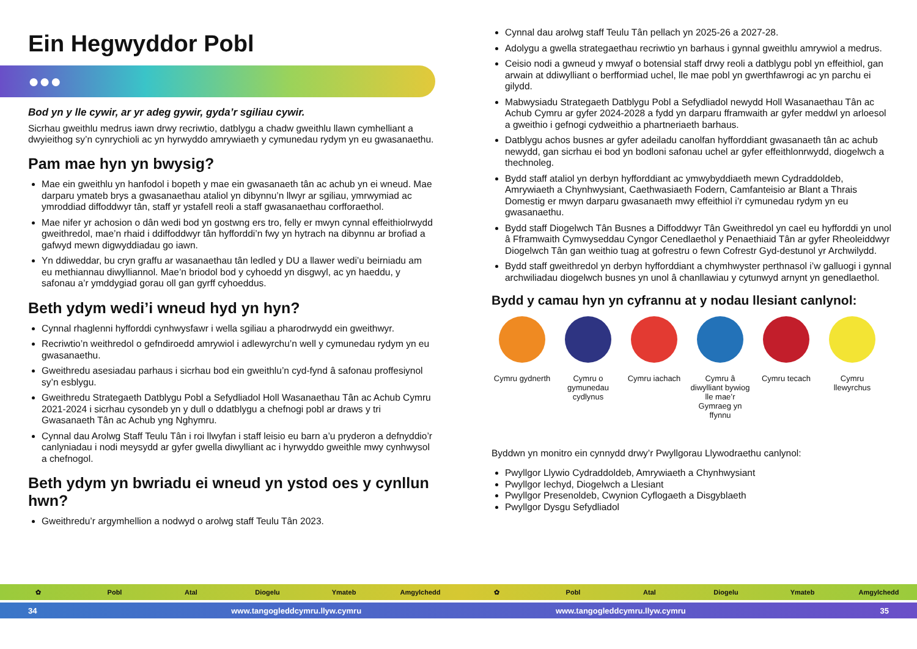Ein Hegwyddor Pobl
●●●
Bod yn y lle cywir, ar yr adeg gywir, gyda’r sgiliau cywir.
Sicrhau gweithlu medrus iawn drwy recriwtio, datblygu a chadw gweithlu llawn cymhelliant a dwyieithog sy’n cynrychioli ac yn hyrwyddo amrywiaeth y cymunedau rydym yn eu gwasanaethu.
Pam mae hyn yn bwysig?
Mae ein gweithlu yn hanfodol i bopeth y mae ein gwasanaeth tân ac achub yn ei wneud. Mae darparu ymateb brys a gwasanaethau ataliol yn dibynnu’n llwyr ar sgiliau, ymrwymiad ac ymroddiad diffoddwyr tân, staff yr ystafell reoli a staff gwasanaethau corfforaethol.
Mae nifer yr achosion o dân wedi bod yn gostwng ers tro, felly er mwyn cynnal effeithiolrwydd gweithredol, mae’n rhaid i ddiffoddwyr tân hyfforddi’n fwy yn hytrach na dibynnu ar brofiad a gafwyd mewn digwyddiadau go iawn.
Yn ddiweddar, bu cryn graffu ar wasanaethau tân ledled y DU a llawer wedi’u beirniadu am eu methiannau diwylliannol. Mae’n briodol bod y cyhoedd yn disgwyl, ac yn haeddu, y safonau a’r ymddygiad gorau oll gan gyrff cyhoeddus.
Beth ydym wedi’i wneud hyd yn hyn?
Cynnal rhaglenni hyfforddi cynhwysfawr i wella sgiliau a pharodrwydd ein gweithwyr.
Recriwtio’n weithredol o gefndiroedd amrywiol i adlewyrchu’n well y cymunedau rydym yn eu gwasanaethu.
Gweithredu asesiadau parhaus i sicrhau bod ein gweithlu’n cyd-fynd â safonau proffesiynol sy’n esblygu.
Gweithredu Strategaeth Datblygu Pobl a Sefydliadol Holl Wasanaethau Tân ac Achub Cymru 2021-2024 i sicrhau cysondeb yn y dull o ddatblygu a chefnogi pobl ar draws y tri Gwasanaeth Tân ac Achub yng Nghymru.
Cynnal dau Arolwg Staff Teulu Tân i roi llwyfan i staff leisio eu barn a’u pryderon a defnyddio’r canlyniadau i nodi meysydd ar gyfer gwella diwylliant ac i hyrwyddo gweithle mwy cynhwysol a chefnogol.
Beth ydym yn bwriadu ei wneud yn ystod oes y cynllun hwn?
Gweithredu’r argymhellion a nodwyd o arolwg staff Teulu Tân 2023.
Cynnal dau arolwg staff Teulu Tân pellach yn 2025-26 a 2027-28.
Adolygu a gwella strategaethau recriwtio yn barhaus i gynnal gweithlu amrywiol a medrus.
Ceisio nodi a gwneud y mwyaf o botensial staff drwy reoli a datblygu pobl yn effeithiol, gan arwain at ddiwylliant o berfformiad uchel, lle mae pobl yn gwerthfawrogi ac yn parchu ei gilydd.
Mabwysiadu Strategaeth Datblygu Pobl a Sefydliadol newydd Holl Wasanaethau Tân ac Achub Cymru ar gyfer 2024-2028 a fydd yn darparu fframwaith ar gyfer meddwl yn arloesol a gweithio i gefnogi cydweithio a phartneriaeth barhaus.
Datblygu achos busnes ar gyfer adeiladu canolfan hyfforddiant gwasanaeth tân ac achub newydd, gan sicrhau ei bod yn bodloni safonau uchel ar gyfer effeithlonrwydd, diogelwch a thechnoleg.
Bydd staff ataliol yn derbyn hyfforddiant ac ymwybyddiaeth mewn Cydraddoldeb, Amrywiaeth a Chynhwysiant, Caethwasiaeth Fodern, Camfanteisio ar Blant a Thrais Domestig er mwyn darparu gwasanaeth mwy effeithiol i’r cymunedau rydym yn eu gwasanaethu.
Bydd staff Diogelwch Tân Busnes a Diffoddwyr Tân Gweithredol yn cael eu hyfforddi yn unol â Fframwaith Cymwyseddau Cyngor Cenedlaethol y Penaethiaid Tân ar gyfer Rheoleiddwyr Diogelwch Tân gan weithio tuag at gofrestru o fewn Cofrestr Gyd-destunol yr Archwilydd.
Bydd staff gweithredol yn derbyn hyfforddiant a chymhwyster perthnasol i’w galluogi i gynnal archwiliadau diogelwch busnes yn unol â chanllawiau y cytunwyd arnynt yn genedlaethol.
Bydd y camau hyn yn cyfrannu at y nodau llesiant canlynol:
Cymru gydnerth
Cymru o gymunedau cydlynus
Cymru iachach
Cymru â diwylliant bywiog lle mae’r Gymraeg yn ffynnu
Cymru tecach Cymru llewyrchus
Byddwn yn monitro ein cynnydd drwy’r Pwyllgorau Llywodraethu canlynol:
Pwyllgor Llywio Cydraddoldeb, Amrywiaeth a Chynhwysiant
Pwyllgor Iechyd, Diogelwch a Llesiant
Pwyllgor Presenoldeb, Cwynion Cyflogaeth a Disgyblaeth
Pwyllgor Dysgu Sefydliadol
✿ Pobl Atal Diogelu Ymateb Amgylchedd ✿ Pobl Atal Diogelu Ymateb Amgylchedd
34 www.tangogleddcymru.llyw.cymru www.tangogleddcymru.llyw.cymru 35